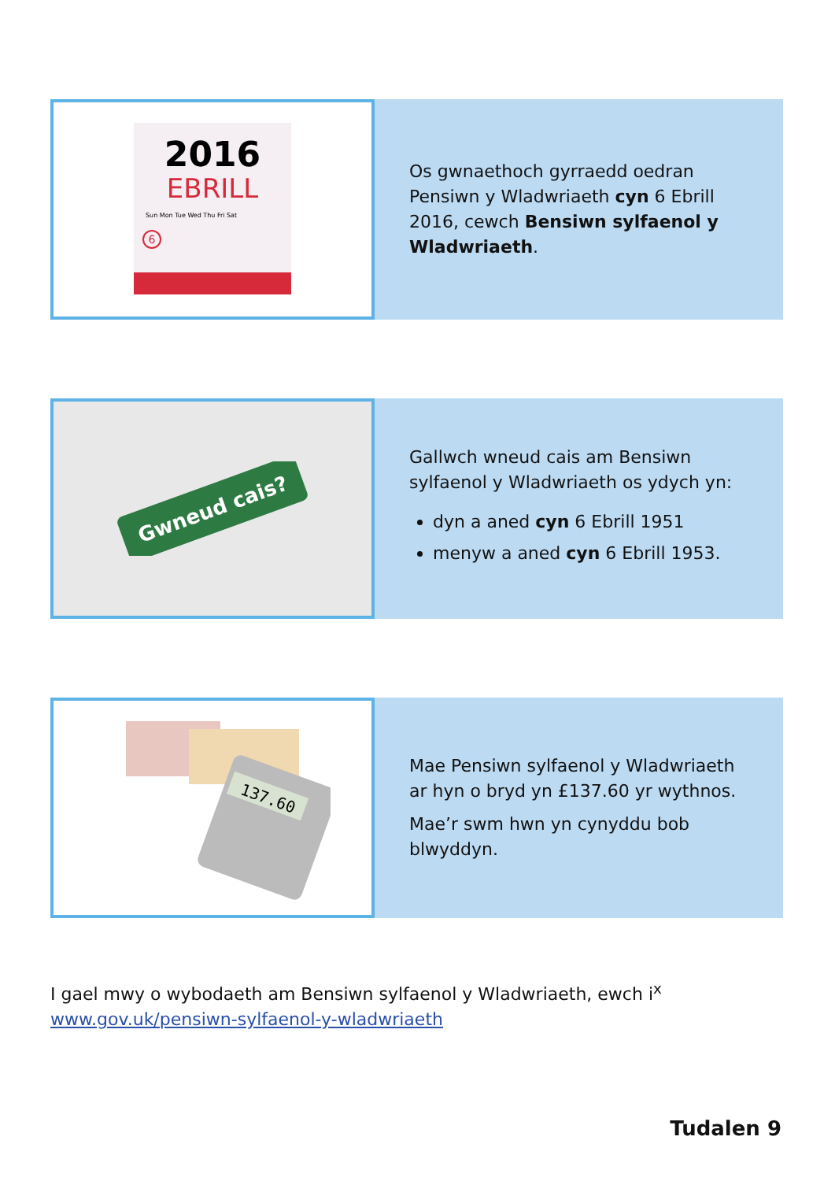2016
EBRILL
Sun Mon Tue Wed Thu Fri Sat
6
Os gwnaethoch gyrraedd oedran Pensiwn y Wladwriaeth cyn 6 Ebrill 2016, cewch Bensiwn sylfaenol y Wladwriaeth.
Gwneud cais?
Gallwch wneud cais am Bensiwn sylfaenol y Wladwriaeth os ydych yn:
dyn a aned cyn 6 Ebrill 1951
menyw a aned cyn 6 Ebrill 1953.
137.60
Mae Pensiwn sylfaenol y Wladwriaeth ar hyn o bryd yn £137.60 yr wythnos.
Mae’r swm hwn yn cynyddu bob blwyddyn.
I gael mwy o wybodaeth am Bensiwn sylfaenol y Wladwriaeth, ewch i<sup>x</sup>
www.gov.uk/pensiwn-sylfaenol-y-wladwriaeth
Tudalen 9